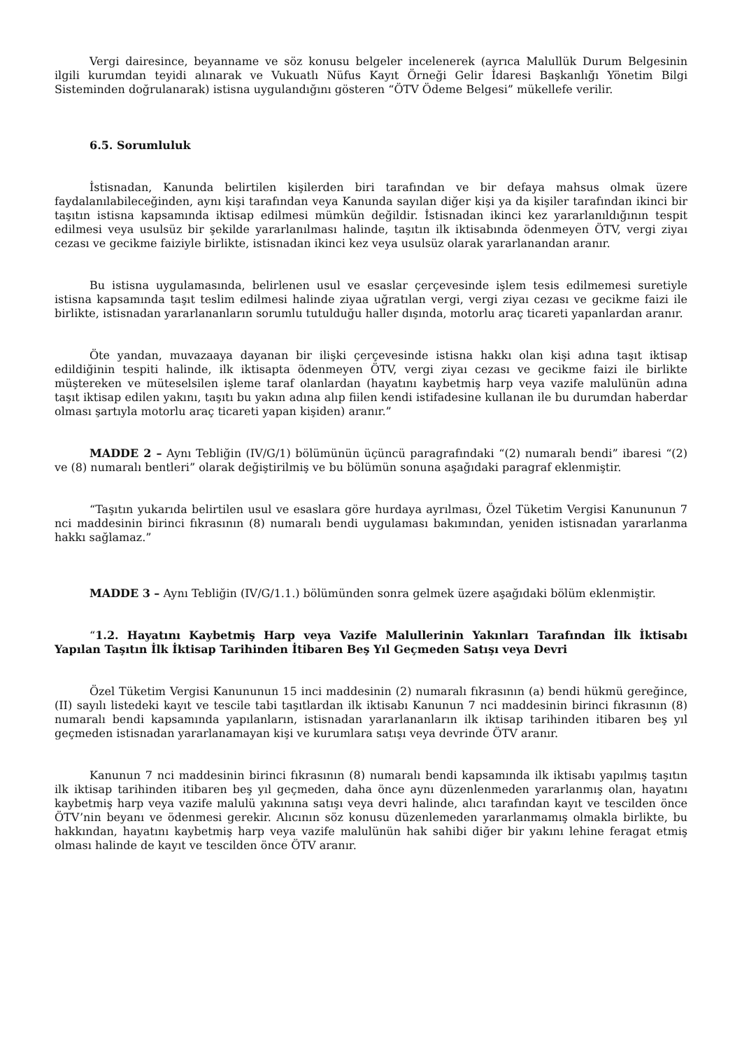Vergi dairesince, beyanname ve söz konusu belgeler incelenerek (ayrıca Malullük Durum Belgesinin ilgili kurumdan teyidi alınarak ve Vukuatlı Nüfus Kayıt Örneği Gelir İdaresi Başkanlığı Yönetim Bilgi Sisteminden doğrulanarak) istisna uygulandığını gösteren “ÖTV Ödeme Belgesi” mükellefe verilir.
6.5. Sorumluluk
İstisnadan, Kanunda belirtilen kişilerden biri tarafından ve bir defaya mahsus olmak üzere faydalanılabileceğinden, aynı kişi tarafından veya Kanunda sayılan diğer kişi ya da kişiler tarafından ikinci bir taşıtın istisna kapsamında iktisap edilmesi mümkün değildir. İstisnadan ikinci kez yararlanıldığının tespit edilmesi veya usulsüz bir şekilde yararlanılması halinde, taşıtın ilk iktisabında ödenmeyen ÖTV, vergi ziyaı cezası ve gecikme faiziyle birlikte, istisnadan ikinci kez veya usulsüz olarak yararlanandan aranır.
Bu istisna uygulamasında, belirlenen usul ve esaslar çerçevesinde işlem tesis edilmemesi suretiyle istisna kapsamında taşıt teslim edilmesi halinde ziyaa uğratılan vergi, vergi ziyaı cezası ve gecikme faizi ile birlikte, istisnadan yararlananların sorumlu tutulduğu haller dışında, motorlu araç ticareti yapanlardan aranır.
Öte yandan, muvazaaya dayanan bir ilişki çerçevesinde istisna hakkı olan kişi adına taşıt iktisap edildiğinin tespiti halinde, ilk iktisapta ödenmeyen ÖTV, vergi ziyaı cezası ve gecikme faizi ile birlikte müştereken ve müteselsilen işleme taraf olanlardan (hayatını kaybetmiş harp veya vazife malulünün adına taşıt iktisap edilen yakını, taşıtı bu yakın adına alıp fiilen kendi istifadesine kullanan ile bu durumdan haberdar olması şartıyla motorlu araç ticareti yapan kişiden) aranır.”
MADDE 2 – Aynı Tebliğin (IV/G/1) bölümünün üçüncü paragrafındaki “(2) numaralı bendi” ibaresi “(2) ve (8) numaralı bentleri” olarak değiştirilmiş ve bu bölümün sonuna aşağıdaki paragraf eklenmiştir.
“Taşıtın yukarıda belirtilen usul ve esaslara göre hurdaya ayrılması, Özel Tüketim Vergisi Kanununun 7 nci maddesinin birinci fıkrasının (8) numaralı bendi uygulaması bakımından, yeniden istisnadan yararlanma hakkı sağlamaz.”
MADDE 3 – Aynı Tebliğin (IV/G/1.1.) bölümünden sonra gelmek üzere aşağıdaki bölüm eklenmiştir.
“1.2. Hayatını Kaybetmiş Harp veya Vazife Malullerinin Yakınları Tarafından İlk İktisabı Yapılan Taşıtın İlk İktisap Tarihinden İtibaren Beş Yıl Geçmeden Satışı veya Devri
Özel Tüketim Vergisi Kanununun 15 inci maddesinin (2) numaralı fıkrasının (a) bendi hükmü gereğince, (II) sayılı listedeki kayıt ve tescile tabi taşıtlardan ilk iktisabı Kanunun 7 nci maddesinin birinci fıkrasının (8) numaralı bendi kapsamında yapılanların, istisnadan yararlananların ilk iktisap tarihinden itibaren beş yıl geçmeden istisnadan yararlanamayan kişi ve kurumlara satışı veya devrinde ÖTV aranır.
Kanunun 7 nci maddesinin birinci fıkrasının (8) numaralı bendi kapsamında ilk iktisabı yapılmış taşıtın ilk iktisap tarihinden itibaren beş yıl geçmeden, daha önce aynı düzenlenmeden yararlanmış olan, hayatını kaybetmiş harp veya vazife malulü yakınına satışı veya devri halinde, alıcı tarafından kayıt ve tescilden önce ÖTV’nin beyanı ve ödenmesi gerekir. Alıcının söz konusu düzenlemeden yararlanmamış olmakla birlikte, bu hakkından, hayatını kaybetmiş harp veya vazife malulünün hak sahibi diğer bir yakını lehine feragat etmiş olması halinde de kayıt ve tescilden önce ÖTV aranır.